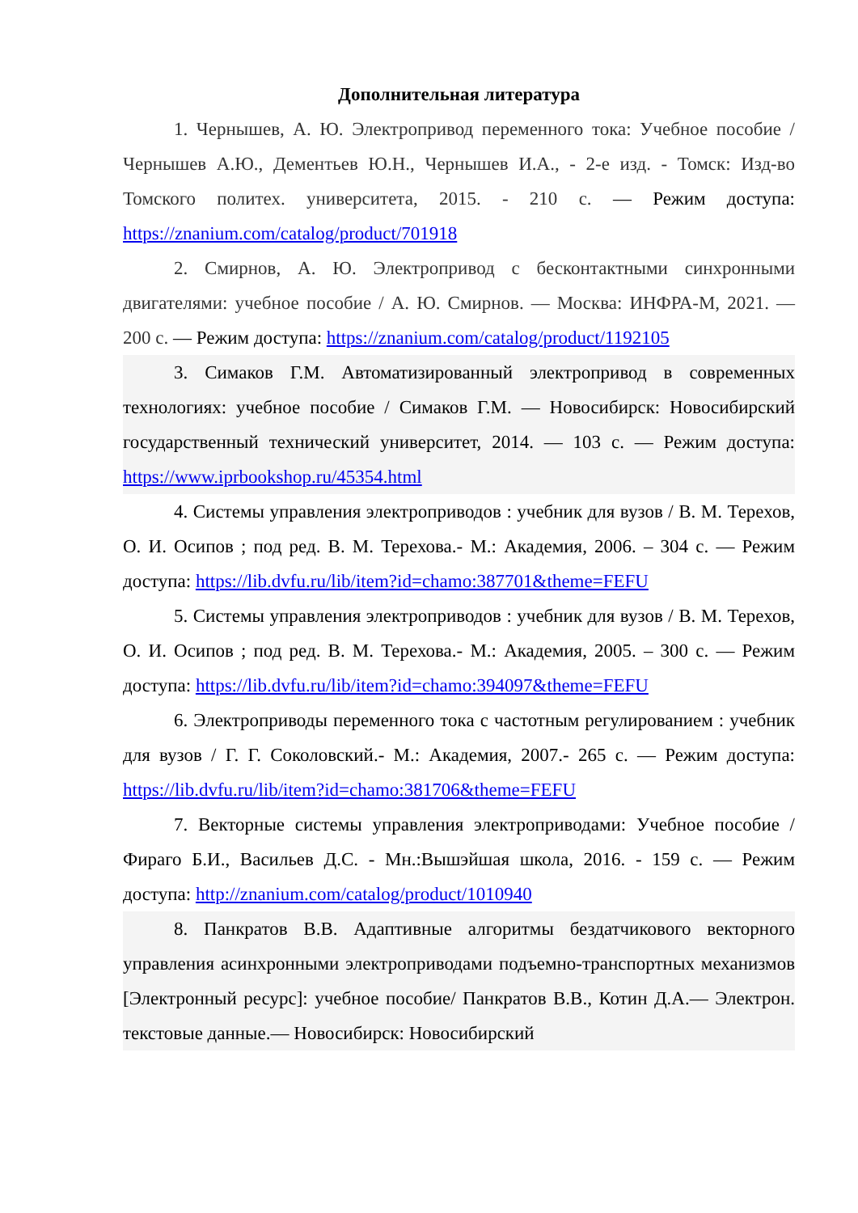Дополнительная литература
1. Чернышев, А. Ю. Электропривод переменного тока: Учебное пособие / Чернышев А.Ю., Дементьев Ю.Н., Чернышев И.А., - 2-е изд. - Томск: Изд-во Томского политех. университета, 2015. - 210 с. — Режим доступа: https://znanium.com/catalog/product/701918
2. Смирнов, А. Ю. Электропривод с бесконтактными синхронными двигателями: учебное пособие / А. Ю. Смирнов. — Москва: ИНФРА-М, 2021. — 200 с. — Режим доступа: https://znanium.com/catalog/product/1192105
3. Симаков Г.М. Автоматизированный электропривод в современных технологиях: учебное пособие / Симаков Г.М. — Новосибирск: Новосибирский государственный технический университет, 2014. — 103 с. — Режим доступа: https://www.iprbookshop.ru/45354.html
4. Системы управления электроприводов : учебник для вузов / В. М. Терехов, О. И. Осипов ; под ред. В. М. Терехова.- М.: Академия, 2006. – 304 с. — Режим доступа: https://lib.dvfu.ru/lib/item?id=chamo:387701&theme=FEFU
5. Системы управления электроприводов : учебник для вузов / В. М. Терехов, О. И. Осипов ; под ред. В. М. Терехова.- М.: Академия, 2005. – 300 с. — Режим доступа: https://lib.dvfu.ru/lib/item?id=chamo:394097&theme=FEFU
6. Электроприводы переменного тока с частотным регулированием : учебник для вузов / Г. Г. Соколовский.- М.: Академия, 2007.- 265 с. — Режим доступа: https://lib.dvfu.ru/lib/item?id=chamo:381706&theme=FEFU
7. Векторные системы управления электроприводами: Учебное пособие / Фираго Б.И., Васильев Д.С. - Мн.:Вышэйшая школа, 2016. - 159 с. — Режим доступа: http://znanium.com/catalog/product/1010940
8. Панкратов В.В. Адаптивные алгоритмы бездатчикового векторного управления асинхронными электроприводами подъемно-транспортных механизмов [Электронный ресурс]: учебное пособие/ Панкратов В.В., Котин Д.А.— Электрон. текстовые данные.— Новосибирск: Новосибирский